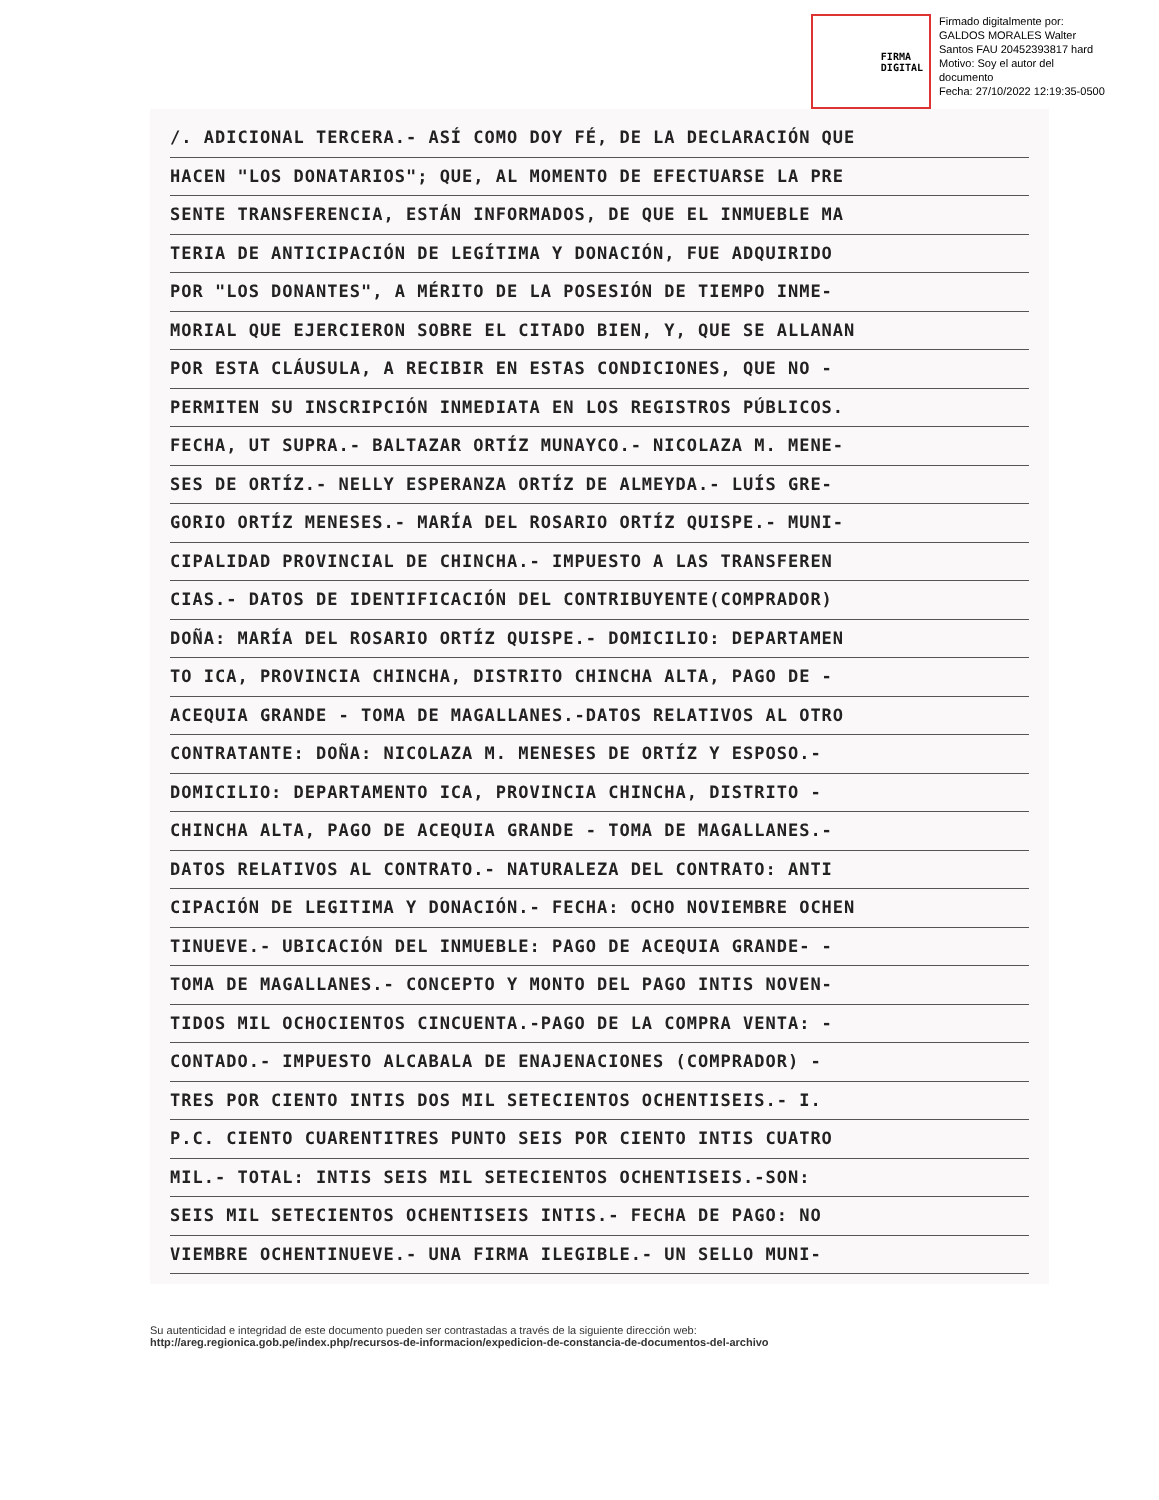FIRMA
DIGITAL
Firmado digitalmente por:
GALDOS MORALES Walter
Santos FAU 20452393817 hard
Motivo: Soy el autor del
documento
Fecha: 27/10/2022 12:19:35-0500
/. ADICIONAL TERCERA.- ASÍ COMO DOY FÉ, DE LA DECLARACIÓN QUE
HACEN "LOS DONATARIOS"; QUE, AL MOMENTO DE EFECTUARSE LA PRE
SENTE TRANSFERENCIA, ESTÁN INFORMADOS, DE QUE EL INMUEBLE MA
TERIA DE ANTICIPACIÓN DE LEGÍTIMA Y DONACIÓN, FUE ADQUIRIDO
POR "LOS DONANTES", A MÉRITO DE LA POSESIÓN DE TIEMPO INME-
MORIAL QUE EJERCIERON SOBRE EL CITADO BIEN, Y, QUE SE ALLANAN
POR ESTA CLÁUSULA, A RECIBIR EN ESTAS CONDICIONES, QUE NO -
PERMITEN SU INSCRIPCIÓN INMEDIATA EN LOS REGISTROS PÚBLICOS.
FECHA, UT SUPRA.- BALTAZAR ORTÍZ MUNAYCO.- NICOLAZA M. MENE-
SES DE ORTÍZ.- NELLY ESPERANZA ORTÍZ DE ALMEYDA.- LUÍS GRE-
GORIO ORTÍZ MENESES.- MARÍA DEL ROSARIO ORTÍZ QUISPE.- MUNI-
CIPALIDAD PROVINCIAL DE CHINCHA.- IMPUESTO A LAS TRANSFEREN
CIAS.- DATOS DE IDENTIFICACIÓN DEL CONTRIBUYENTE(COMPRADOR)
DOÑA: MARÍA DEL ROSARIO ORTÍZ QUISPE.- DOMICILIO: DEPARTAMEN
TO ICA, PROVINCIA CHINCHA, DISTRITO CHINCHA ALTA, PAGO DE -
ACEQUIA GRANDE - TOMA DE MAGALLANES.-DATOS RELATIVOS AL OTRO
CONTRATANTE: DOÑA: NICOLAZA M. MENESES DE ORTÍZ Y ESPOSO.-
DOMICILIO: DEPARTAMENTO ICA, PROVINCIA CHINCHA, DISTRITO -
CHINCHA ALTA, PAGO DE ACEQUIA GRANDE - TOMA DE MAGALLANES.-
DATOS RELATIVOS AL CONTRATO.- NATURALEZA DEL CONTRATO: ANTI
CIPACIÓN DE LEGITIMA Y DONACIÓN.- FECHA: OCHO NOVIEMBRE OCHEN
TINUEVE.- UBICACIÓN DEL INMUEBLE: PAGO DE ACEQUIA GRANDE- -
TOMA DE MAGALLANES.- CONCEPTO Y MONTO DEL PAGO INTIS NOVEN-
TIDOS MIL OCHOCIENTOS CINCUENTA.-PAGO DE LA COMPRA VENTA: -
CONTADO.- IMPUESTO ALCABALA DE ENAJENACIONES (COMPRADOR) -
TRES POR CIENTO INTIS DOS MIL SETECIENTOS OCHENTISEIS.- I.
P.C. CIENTO CUARENTITRES PUNTO SEIS POR CIENTO INTIS CUATRO
MIL.- TOTAL: INTIS SEIS MIL SETECIENTOS OCHENTISEIS.-SON:
SEIS MIL SETECIENTOS OCHENTISEIS INTIS.- FECHA DE PAGO: NO
VIEMBRE OCHENTINUEVE.- UNA FIRMA ILEGIBLE.- UN SELLO MUNI-
Su autenticidad e integridad de este documento pueden ser contrastadas a través de la siguiente dirección web:
http://areg.regionica.gob.pe/index.php/recursos-de-informacion/expedicion-de-constancia-de-documentos-del-archivo